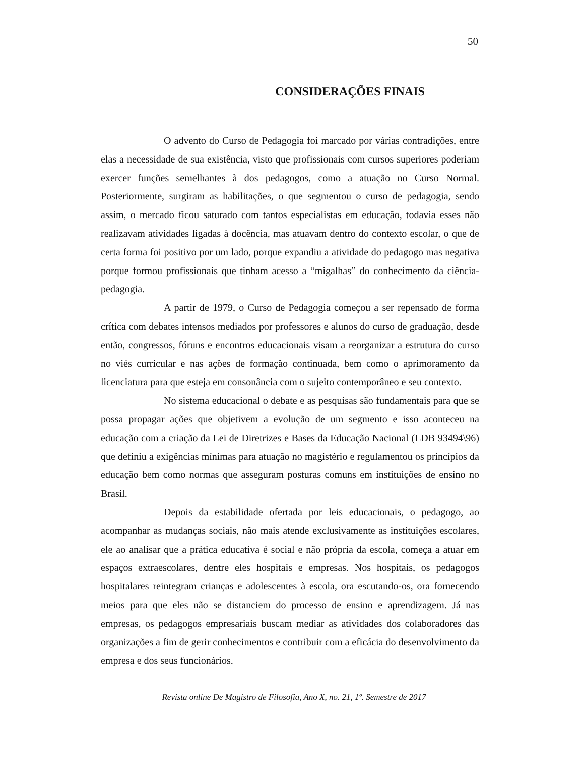50
CONSIDERAÇÕES FINAIS
O advento do Curso de Pedagogia foi marcado por várias contradições, entre elas a necessidade de sua existência, visto que profissionais com cursos superiores poderiam exercer funções semelhantes à dos pedagogos, como a atuação no Curso Normal. Posteriormente, surgiram as habilitações, o que segmentou o curso de pedagogia, sendo assim, o mercado ficou saturado com tantos especialistas em educação, todavia esses não realizavam atividades ligadas à docência, mas atuavam dentro do contexto escolar, o que de certa forma foi positivo por um lado, porque expandiu a atividade do pedagogo mas negativa porque formou profissionais que tinham acesso a “migalhas” do conhecimento da ciência-pedagogia.
A partir de 1979, o Curso de Pedagogia começou a ser repensado de forma crítica com debates intensos mediados por professores e alunos do curso de graduação, desde então, congressos, fóruns e encontros educacionais visam a reorganizar a estrutura do curso no viés curricular e nas ações de formação continuada, bem como o aprimoramento da licenciatura para que esteja em consonância com o sujeito contemporâneo e seu contexto.
No sistema educacional o debate e as pesquisas são fundamentais para que se possa propagar ações que objetivem a evolução de um segmento e isso aconteceu na educação com a criação da Lei de Diretrizes e Bases da Educação Nacional (LDB 93494\96) que definiu a exigências mínimas para atuação no magistério e regulamentou os princípios da educação bem como normas que asseguram posturas comuns em instituições de ensino no Brasil.
Depois da estabilidade ofertada por leis educacionais, o pedagogo, ao acompanhar as mudanças sociais, não mais atende exclusivamente as instituições escolares, ele ao analisar que a prática educativa é social e não própria da escola, começa a atuar em espaços extraescolares, dentre eles hospitais e empresas. Nos hospitais, os pedagogos hospitalares reintegram crianças e adolescentes à escola, ora escutando-os, ora fornecendo meios para que eles não se distanciem do processo de ensino e aprendizagem. Já nas empresas, os pedagogos empresariais buscam mediar as atividades dos colaboradores das organizações a fim de gerir conhecimentos e contribuir com a eficácia do desenvolvimento da empresa e dos seus funcionários.
Revista online De Magistro de Filosofia, Ano X, no. 21, 1º. Semestre de 2017